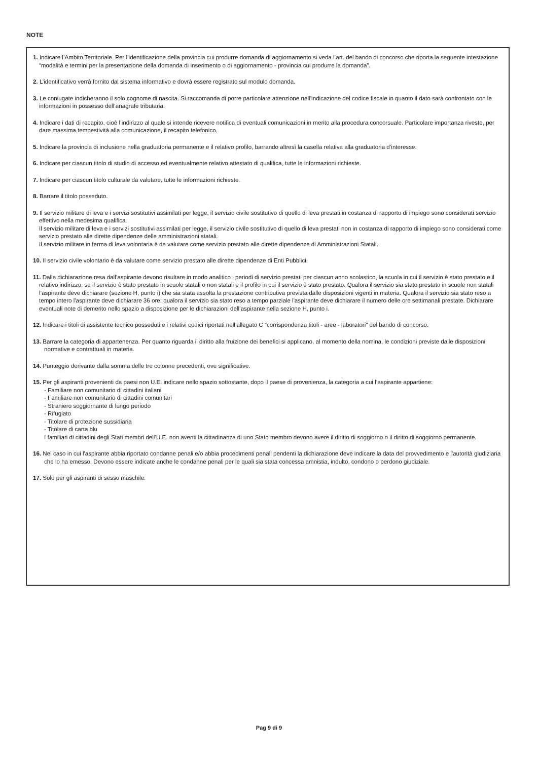NOTE
1. Indicare l’Ambito Territoriale. Per l’identificazione della provincia cui produrre domanda di aggiornamento si veda l’art. del bando di concorso che riporta la seguente intestazione “modalità e termini per la presentazione della domanda di inserimento o di aggiornamento - provincia cui produrre la domanda”.
2. L’identificativo verrà fornito dal sistema informativo e dovrà essere registrato sul modulo domanda.
3. Le coniugate indicheranno il solo cognome di nascita. Si raccomanda di porre particolare attenzione nell’indicazione del codice fiscale in quanto il dato sarà confrontato con le informazioni in possesso dell’anagrafe tributaria.
4. Indicare i dati di recapito, cioè l’indirizzo al quale si intende ricevere notifica di eventuali comunicazioni in merito alla procedura concorsuale. Particolare importanza riveste, per dare massima tempestività alla comunicazione, il recapito telefonico.
5. Indicare la provincia di inclusione nella graduatoria permanente e il relativo profilo, barrando altresì la casella relativa alla graduatoria d’interesse.
6. Indicare per ciascun titolo di studio di accesso ed eventualmente relativo attestato di qualifica, tutte le informazioni richieste.
7. Indicare per ciascun titolo culturale da valutare, tutte le informazioni richieste.
8. Barrare il titolo posseduto.
9. Il servizio militare di leva e i servizi sostitutivi assimilati per legge, il servizio civile sostitutivo di quello di leva prestati in costanza di rapporto di impiego sono considerati servizio effettivo nella medesima qualifica.
Il servizio militare di leva e i servizi sostitutivi assimilati per legge, il servizio civile sostitutivo di quello di leva prestati non in costanza di rapporto di impiego sono considerati come servizio prestato alle dirette dipendenze delle amministrazioni statali.
Il servizio militare in ferma di leva volontaria è da valutare come servizio prestato alle dirette dipendenze di Amministrazioni Statali.
10. Il servizio civile volontario è da valutare come servizio prestato alle dirette dipendenze di Enti Pubblici.
11. Dalla dichiarazione resa dall’aspirante devono risultare in modo analitico i periodi di servizio prestati per ciascun anno scolastico, la scuola in cui il servizio è stato prestato e il relativo indirizzo, se il servizio è stato prestato in scuole statali o non statali e il profilo in cui il servizio è stato prestato. Qualora il servizio sia stato prestato in scuole non statali l’aspirante deve dichiarare (sezione H, punto i) che sia stata assolta la prestazione contributiva prevista dalle disposizioni vigenti in materia. Qualora il servizio sia stato reso a tempo intero l'aspirante deve dichiarare 36 ore; qualora il servizio sia stato reso a tempo parziale l'aspirante deve dichiarare il numero delle ore settimanali prestate. Dichiarare eventuali note di demerito nello spazio a disposizione per le dichiarazioni dell’aspirante nella sezione H, punto i.
12. Indicare i titoli di assistente tecnico posseduti e i relativi codici riportati nell’allegato C "corrispondenza titoli - aree - laboratori" del bando di concorso.
13. Barrare la categoria di appartenenza. Per quanto riguarda il diritto alla fruizione dei benefici si applicano, al momento della nomina, le condizioni previste dalle disposizioni normative e contrattuali in materia.
14. Punteggio derivante dalla somma delle tre colonne precedenti, ove significative.
15. Per gli aspiranti provenienti da paesi non U.E. indicare nello spazio sottostante, dopo il paese di provenienza, la categoria a cui l’aspirante appartiene:
- Familiare non comunitario di cittadini italiani
- Familiare non comunitario di cittadini comunitari
- Straniero soggiornante di lungo periodo
- Rifugiato
- Titolare di protezione sussidiaria
- Titolare di carta blu
I familiari di cittadini degli Stati membri dell’U.E. non aventi la cittadinanza di uno Stato membro devono avere il diritto di soggiorno o il diritto di soggiorno permanente.
16. Nel caso in cui l'aspirante abbia riportato condanne penali e/o abbia procedimenti penali pendenti la dichiarazione deve indicare la data del provvedimento e l'autorità giudiziaria che lo ha emesso. Devono essere indicate anche le condanne penali per le quali sia stata concessa amnistia, indulto, condono o perdono giudiziale.
17. Solo per gli aspiranti di sesso maschile.
Pag 9 di 9